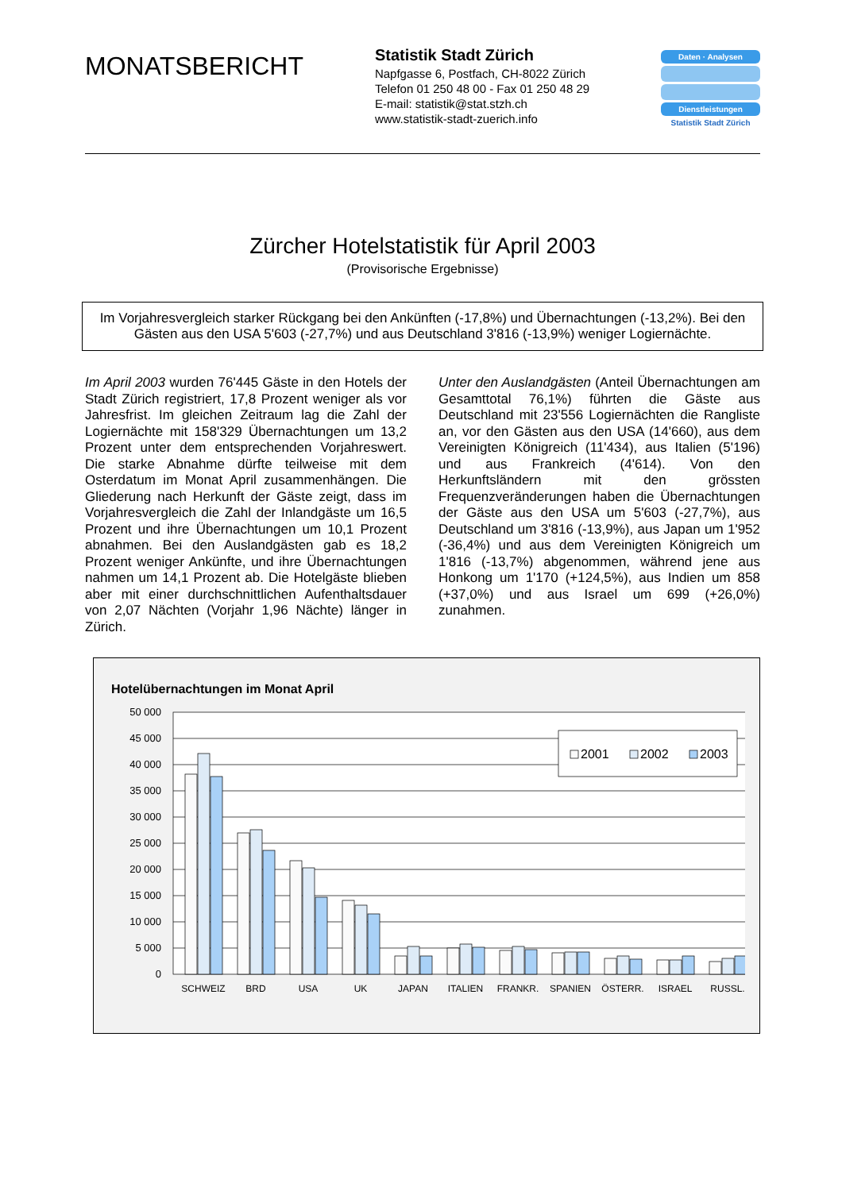MONATSBERICHT
Statistik Stadt Zürich
Napfgasse 6, Postfach, CH-8022 Zürich
Telefon 01 250 48 00 - Fax 01 250 48 29
E-mail: statistik@stat.stzh.ch
www.statistik-stadt-zuerich.info
Daten · Analysen
Dienstleistungen
Statistik Stadt Zürich
Zürcher Hotelstatistik für April 2003
(Provisorische Ergebnisse)
Im Vorjahresvergleich starker Rückgang bei den Ankünften (-17,8%) und Übernachtungen (-13,2%). Bei den Gästen aus den USA 5'603 (-27,7%) und aus Deutschland 3'816 (-13,9%) weniger Logiernächte.
Im April 2003 wurden 76'445 Gäste in den Hotels der Stadt Zürich registriert, 17,8 Prozent weniger als vor Jahresfrist. Im gleichen Zeitraum lag die Zahl der Logiernächte mit 158'329 Übernachtungen um 13,2 Prozent unter dem entsprechenden Vorjahreswert. Die starke Abnahme dürfte teilweise mit dem Osterdatum im Monat April zusammenhängen. Die Gliederung nach Herkunft der Gäste zeigt, dass im Vorjahresvergleich die Zahl der Inlandgäste um 16,5 Prozent und ihre Übernachtungen um 10,1 Prozent abnahmen. Bei den Auslandgästen gab es 18,2 Prozent weniger Ankünfte, und ihre Übernachtungen nahmen um 14,1 Prozent ab. Die Hotelgäste blieben aber mit einer durchschnittlichen Aufenthaltsdauer von 2,07 Nächten (Vorjahr 1,96 Nächte) länger in Zürich.
Unter den Auslandgästen (Anteil Übernachtungen am Gesamttotal 76,1%) führten die Gäste aus Deutschland mit 23'556 Logiernächten die Rangliste an, vor den Gästen aus den USA (14'660), aus dem Vereinigten Königreich (11'434), aus Italien (5'196) und aus Frankreich (4'614). Von den Herkunftsländern mit den grössten Frequenzveränderungen haben die Übernachtungen der Gäste aus den USA um 5'603 (-27,7%), aus Deutschland um 3'816 (-13,9%), aus Japan um 1'952 (-36,4%) und aus dem Vereinigten Königreich um 1'816 (-13,7%) abgenommen, während jene aus Honkong um 1'170 (+124,5%), aus Indien um 858 (+37,0%) und aus Israel um 699 (+26,0%) zunahmen.
Hotelübernachtungen im Monat April
50 000
45 000
40 000
35 000
30 000
25 000
20 000
15 000
10 000
5 000
0
2001
2002
2003
SCHWEIZ
BRD
USA
UK
JAPAN
ITALIEN
FRANKR.
SPANIEN
ÖSTERR.
ISRAEL
RUSSL.